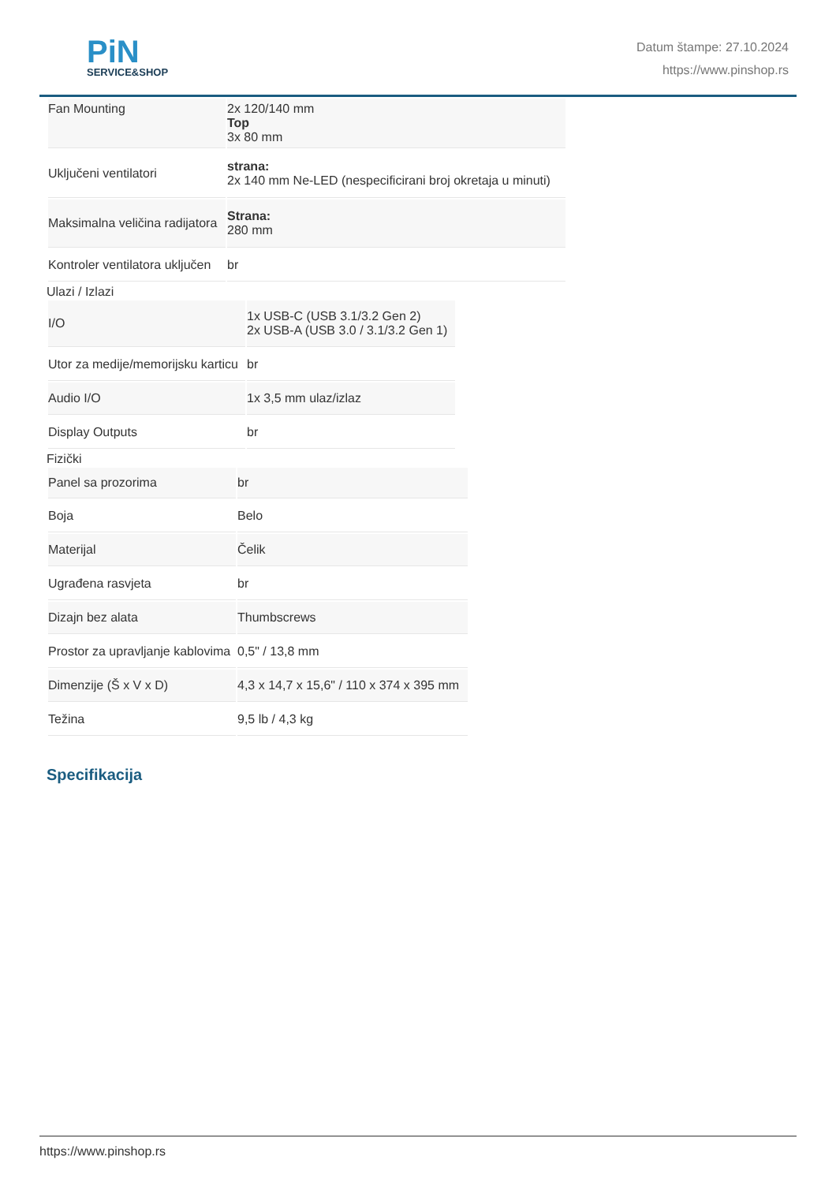PiN
SERVICE&SHOP
Datum štampe: 27.10.2024
https://www.pinshop.rs
| Fan Mounting | 2x 120/140 mm Top 3x 80 mm |
| Uključeni ventilatori | strana: 2x 140 mm Ne-LED (nespecificirani broj okretaja u minuti) |
| Maksimalna veličina radijatora | Strana: 280 mm |
| Kontroler ventilatora uključen | br |
Ulazi / Izlazi
| I/O | 1x USB-C (USB 3.1/3.2 Gen 2) 2x USB-A (USB 3.0 / 3.1/3.2 Gen 1) |
| Utor za medije/memorijsku karticu | br |
| Audio I/O | 1x 3,5 mm ulaz/izlaz |
| Display Outputs | br |
Fizički
| Panel sa prozorima | br |
| Boja | Belo |
| Materijal | Čelik |
| Ugrađena rasvjeta | br |
| Dizajn bez alata | Thumbscrews |
| Prostor za upravljanje kablovima | 0,5" / 13,8 mm |
| Dimenzije (Š x V x D) | 4,3 x 14,7 x 15,6" / 110 x 374 x 395 mm |
| Težina | 9,5 lb / 4,3 kg |
Specifikacija
https://www.pinshop.rs